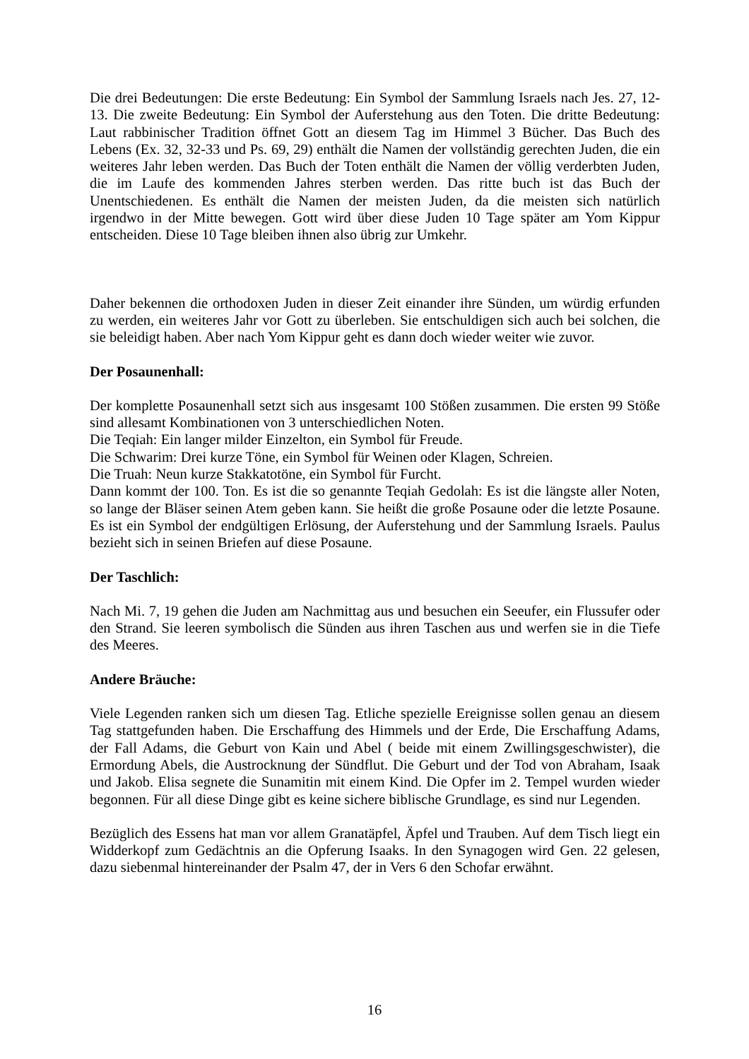Die drei Bedeutungen: Die erste Bedeutung: Ein Symbol der Sammlung Israels nach Jes. 27, 12-13. Die zweite Bedeutung: Ein Symbol der Auferstehung aus den Toten. Die dritte Bedeutung: Laut rabbinischer Tradition öffnet Gott an diesem Tag im Himmel 3 Bücher. Das Buch des Lebens (Ex. 32, 32-33 und Ps. 69, 29) enthält die Namen der vollständig gerechten Juden, die ein weiteres Jahr leben werden. Das Buch der Toten enthält die Namen der völlig verderbten Juden, die im Laufe des kommenden Jahres sterben werden. Das ritte buch ist das Buch der Unentschiedenen. Es enthält die Namen der meisten Juden, da die meisten sich natürlich irgendwo in der Mitte bewegen. Gott wird über diese Juden 10 Tage später am Yom Kippur entscheiden. Diese 10 Tage bleiben ihnen also übrig zur Umkehr.
Daher bekennen die orthodoxen Juden in dieser Zeit einander ihre Sünden, um würdig erfunden zu werden, ein weiteres Jahr vor Gott zu überleben. Sie entschuldigen sich auch bei solchen, die sie beleidigt haben. Aber nach Yom Kippur geht es dann doch wieder weiter wie zuvor.
Der Posaunenhall:
Der komplette Posaunenhall setzt sich aus insgesamt 100 Stößen zusammen. Die ersten 99 Stöße sind allesamt Kombinationen von 3 unterschiedlichen Noten.
Die Teqiah: Ein langer milder Einzelton, ein Symbol für Freude.
Die Schwarim: Drei kurze Töne, ein Symbol für Weinen oder Klagen, Schreien.
Die Truah: Neun kurze Stakkatotöne, ein Symbol für Furcht.
Dann kommt der 100. Ton. Es ist die so genannte Teqiah Gedolah: Es ist die längste aller Noten, so lange der Bläser seinen Atem geben kann. Sie heißt die große Posaune oder die letzte Posaune. Es ist ein Symbol der endgültigen Erlösung, der Auferstehung und der Sammlung Israels. Paulus bezieht sich in seinen Briefen auf diese Posaune.
Der Taschlich:
Nach Mi. 7, 19 gehen die Juden am Nachmittag aus und besuchen ein Seeufer, ein Flussufer oder den Strand. Sie leeren symbolisch die Sünden aus ihren Taschen aus und werfen sie in die Tiefe des Meeres.
Andere Bräuche:
Viele Legenden ranken sich um diesen Tag. Etliche spezielle Ereignisse sollen genau an diesem Tag stattgefunden haben. Die Erschaffung des Himmels und der Erde, Die Erschaffung Adams, der Fall Adams, die Geburt von Kain und Abel ( beide mit einem Zwillingsgeschwister), die Ermordung Abels, die Austrocknung der Sündflut. Die Geburt und der Tod von Abraham, Isaak und Jakob. Elisa segnete die Sunamitin mit einem Kind. Die Opfer im 2. Tempel wurden wieder begonnen. Für all diese Dinge gibt es keine sichere biblische Grundlage, es sind nur Legenden.
Bezüglich des Essens hat man vor allem Granatäpfel, Äpfel und Trauben. Auf dem Tisch liegt ein Widderkopf zum Gedächtnis an die Opferung Isaaks. In den Synagogen wird Gen. 22 gelesen, dazu siebenmal hintereinander der Psalm 47, der in Vers 6 den Schofar erwähnt.
16